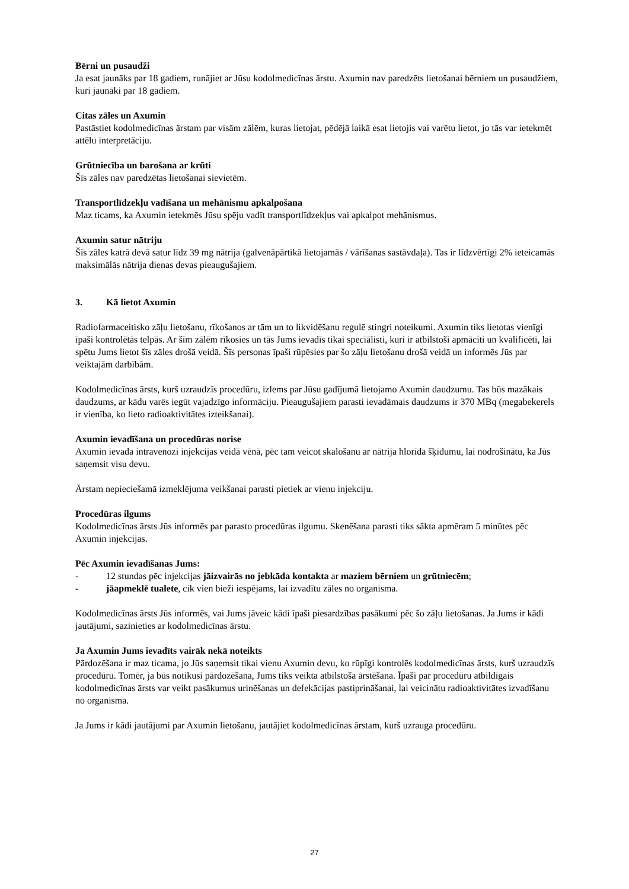Bērni un pusaudži
Ja esat jaunāks par 18 gadiem, runājiet ar Jūsu kodolmedicīnas ārstu. Axumin nav paredzēts lietošanai bērniem un pusaudžiem, kuri jaunāki par 18 gadiem.
Citas zāles un Axumin
Pastāstiet kodolmedicīnas ārstam par visām zālēm, kuras lietojat, pēdējā laikā esat lietojis vai varētu lietot, jo tās var ietekmēt attēlu interpretāciju.
Grūtniecība un barošana ar krūti
Šīs zāles nav paredzētas lietošanai sievietēm.
Transportlīdzekļu vadīšana un mehānismu apkalpošana
Maz ticams, ka Axumin ietekmēs Jūsu spēju vadīt transportlīdzekļus vai apkalpot mehānismus.
Axumin satur nātriju
Šīs zāles katrā devā satur līdz 39 mg nātrija (galvenāpārtikā lietojamās / vārīšanas sastāvdaļa). Tas ir līdzvērtīgi 2% ieteicamās maksimālās nātrija dienas devas pieaugušajiem.
3. Kā lietot Axumin
Radiofarmaceitisko zāļu lietošanu, rīkošanos ar tām un to likvidēšanu regulē stingri noteikumi. Axumin tiks lietotas vienīgi īpaši kontrolētās telpās. Ar šīm zālēm rīkosies un tās Jums ievadīs tikai speciālisti, kuri ir atbilstoši apmācīti un kvalificēti, lai spētu Jums lietot šīs zāles drošā veidā. Šīs personas īpaši rūpēsies par šo zāļu lietošanu drošā veidā un informēs Jūs par veiktajām darbībām.
Kodolmedicīnas ārsts, kurš uzraudzīs procedūru, izlems par Jūsu gadījumā lietojamo Axumin daudzumu. Tas būs mazākais daudzums, ar kādu varēs iegūt vajadzīgo informāciju. Pieaugušajiem parasti ievadāmais daudzums ir 370 MBq (megabekerels ir vienība, ko lieto radioaktivitātes izteikšanai).
Axumin ievadīšana un procedūras norise
Axumin ievada intravenozi injekcijas veidā vēnā, pēc tam veicot skalošanu ar nātrija hlorīda šķīdumu, lai nodrošinātu, ka Jūs saņemsit visu devu.
Ārstam nepieciešamā izmeklējuma veikšanai parasti pietiek ar vienu injekciju.
Procedūras ilgums
Kodolmedicīnas ārsts Jūs informēs par parasto procedūras ilgumu. Skenēšana parasti tiks sākta apmēram 5 minūtes pēc Axumin injekcijas.
Pēc Axumin ievadīšanas Jums:
- 12 stundas pēc injekcijas jāizvairās no jebkāda kontakta ar maziem bērniem un grūtniecēm;
- jāapmeklē tualete, cik vien bieži iespējams, lai izvadītu zāles no organisma.
Kodolmedicīnas ārsts Jūs informēs, vai Jums jāveic kādi īpaši piesardzības pasākumi pēc šo zāļu lietošanas. Ja Jums ir kādi jautājumi, sazinieties ar kodolmedicīnas ārstu.
Ja Axumin Jums ievadīts vairāk nekā noteikts
Pārdozēšana ir maz ticama, jo Jūs saņemsit tikai vienu Axumin devu, ko rūpīgi kontrolēs kodolmedicīnas ārsts, kurš uzraudzīs procedūru. Tomēr, ja būs notikusi pārdozēšana, Jums tiks veikta atbilstoša ārstēšana. Īpaši par procedūru atbildīgais kodolmedicīnas ārsts var veikt pasākumus urinēšanas un defekācijas pastiprināšanai, lai veicinātu radioaktivitātes izvadīšanu no organisma.
Ja Jums ir kādi jautājumi par Axumin lietošanu, jautājiet kodolmedicīnas ārstam, kurš uzrauga procedūru.
27